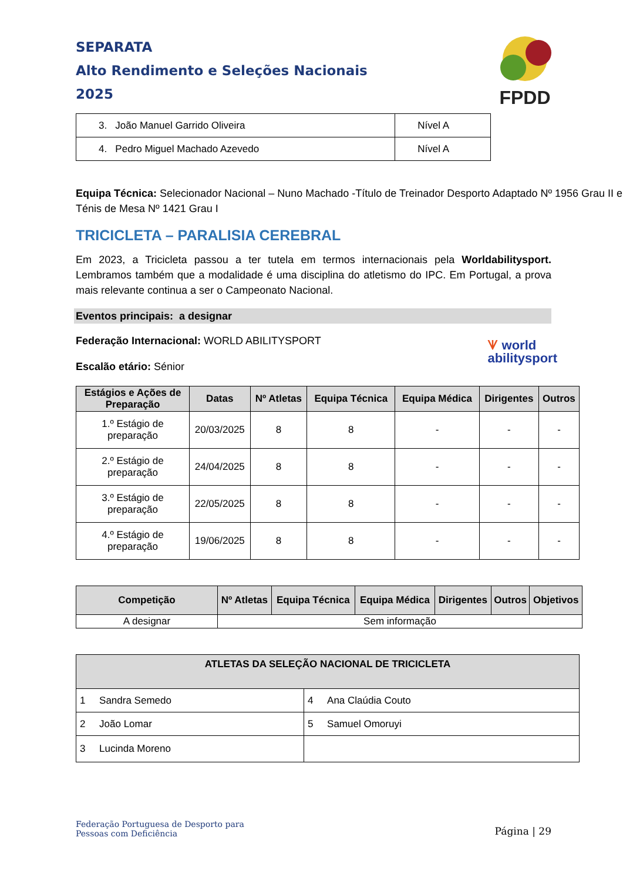SEPARATA
Alto Rendimento e Seleções Nacionais
2025
FPDD
| 3. João Manuel Garrido Oliveira | Nível A |
| 4. Pedro Miguel Machado Azevedo | Nível A |
Equipa Técnica: Selecionador Nacional – Nuno Machado -Título de Treinador Desporto Adaptado Nº 1956 Grau II e Ténis de Mesa Nº 1421 Grau I
TRICICLETA – PARALISIA CEREBRAL
Em 2023, a Tricicleta passou a ter tutela em termos internacionais pela Worldabilitysport. Lembramos também que a modalidade é uma disciplina do atletismo do IPC. Em Portugal, a prova mais relevante continua a ser o Campeonato Nacional.
Eventos principais: a designar
Federação Internacional: WORLD ABILITYSPORT
Escalão etário: Sénior
ᗐ world
abilitysport
| Estágios e Ações de Preparação | Datas | Nº Atletas | Equipa Técnica | Equipa Médica | Dirigentes | Outros |
| --- | --- | --- | --- | --- | --- | --- |
| 1.º Estágio de preparação | 20/03/2025 | 8 | 8 | - | - | - |
| 2.º Estágio de preparação | 24/04/2025 | 8 | 8 | - | - | - |
| 3.º Estágio de preparação | 22/05/2025 | 8 | 8 | - | - | - |
| 4.º Estágio de preparação | 19/06/2025 | 8 | 8 | - | - | - |
| Competição | Nº Atletas | Equipa Técnica | Equipa Médica | Dirigentes | Outros | Objetivos |
| --- | --- | --- | --- | --- | --- | --- |
| A designar | Sem informação | | | | | |
| ATLETAS DA SELEÇÃO NACIONAL DE TRICICLETA | |
| --- | --- |
| 1 Sandra Semedo | 4 Ana Claúdia Couto |
| 2 João Lomar | 5 Samuel Omoruyi |
| 3 Lucinda Moreno | |
Federação Portuguesa de Desporto para
Pessoas com Deficiência
Página | 29